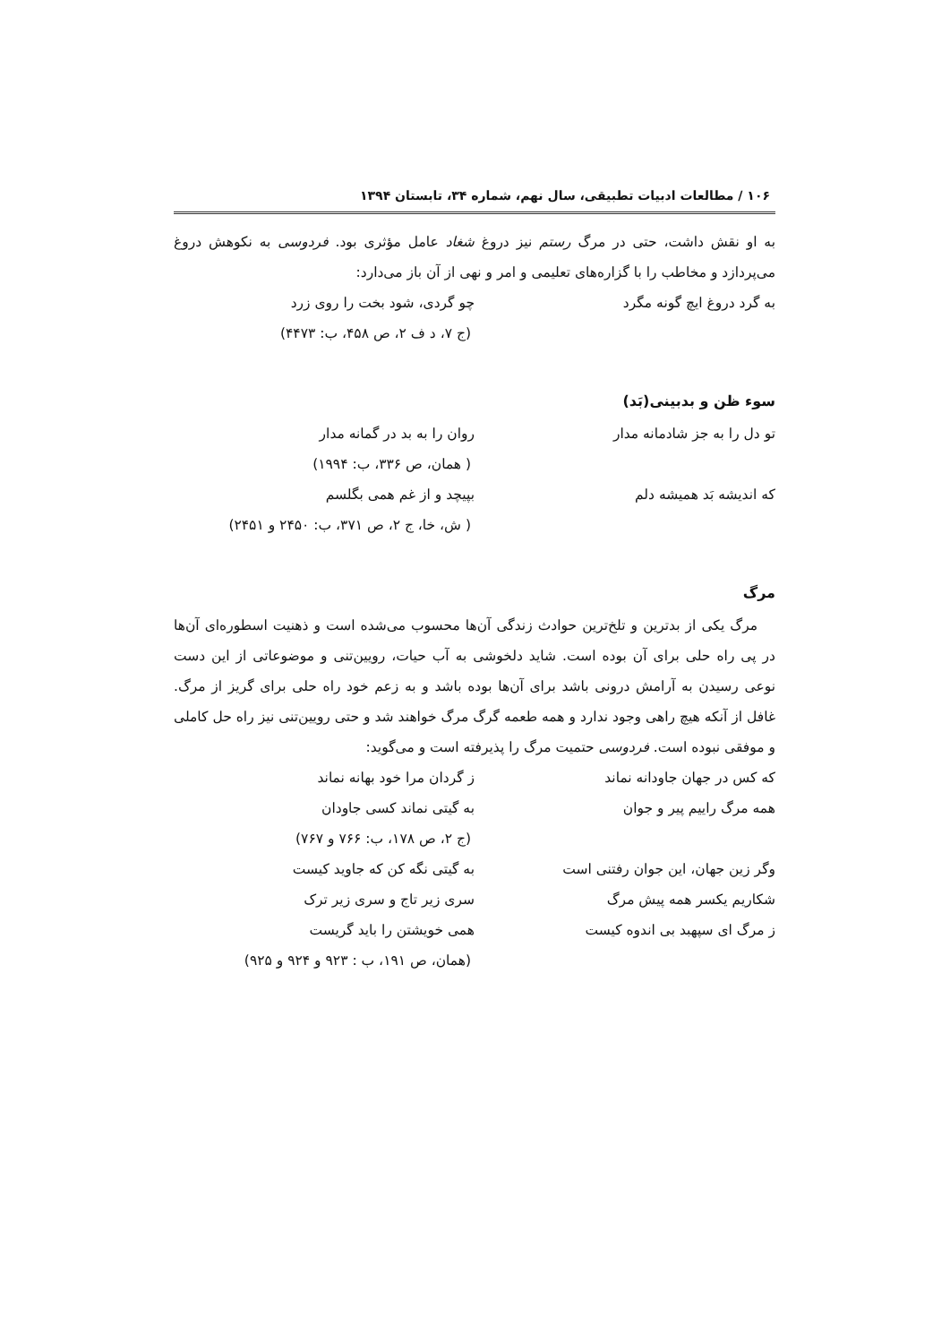۱۰۶ / مطالعات ادبیات تطبیقی، سال نهم، شماره ۳۴، تابستان ۱۳۹۴
به او نقش داشت، حتی در مرگ رستم نیز دروغ شغاد عامل مؤثری بود. فردوسی به نکوهش دروغ می‌پردازد و مخاطب را با گزاره‌های تعلیمی و امر و نهی از آن باز می‌دارد:
به گرد دروغ ایچ گونه مگرد چو گردی، شود بخت را روی زرد
(ج ۷، د ف ۲، ص ۴۵۸، ب: ۴۴۷۳)
سوء ظن و بدبینی(بَد)
تو دل را به جز شادمانه مدار روان را به بد در گمانه مدار
( همان، ص ۳۳۶، ب: ۱۹۹۴)
که اندیشه بَد همیشه دلم بپیچد و از غم همی بگلسم
( ش، خا، ج ۲، ص ۳۷۱، ب: ۲۴۵۰ و ۲۴۵۱)
مرگ
مرگ یکی از بدترین و تلخ‌ترین حوادث زندگی آن‌ها محسوب می‌شده است و ذهنیت اسطوره‌ای آن‌ها در پی راه حلی برای آن بوده است. شاید دلخوشی به آب حیات، رویین‌تنی و موضوعاتی از این دست نوعی رسیدن به آرامش درونی باشد برای آن‌ها بوده باشد و به زعم خود راه حلی برای گریز از مرگ. غافل از آنکه هیچ راهی وجود ندارد و همه طعمه گرگ مرگ خواهند شد و حتی رویین‌تنی نیز راه حل کاملی و موفقی نبوده است. فردوسی حتمیت مرگ را پذیرفته است و می‌گوید:
که کس در جهان جاودانه نماند ز گردان مرا خود بهانه نماند
همه مرگ راییم پیر و جوان به گیتی نماند کسی جاودان
(ج ۲، ص ۱۷۸، ب: ۷۶۶ و ۷۶۷)
وگر زین جهان، این جوان رفتنی است به گیتی نگه کن که جاوید کیست
شکاریم یکسر همه پیش مرگ سری زیر تاج و سری زیر ترک
ز مرگ ای سپهبد بی اندوه کیست همی خویشتن را باید گریست
(همان، ص ۱۹۱، ب : ۹۲۳ و ۹۲۴ و ۹۲۵)